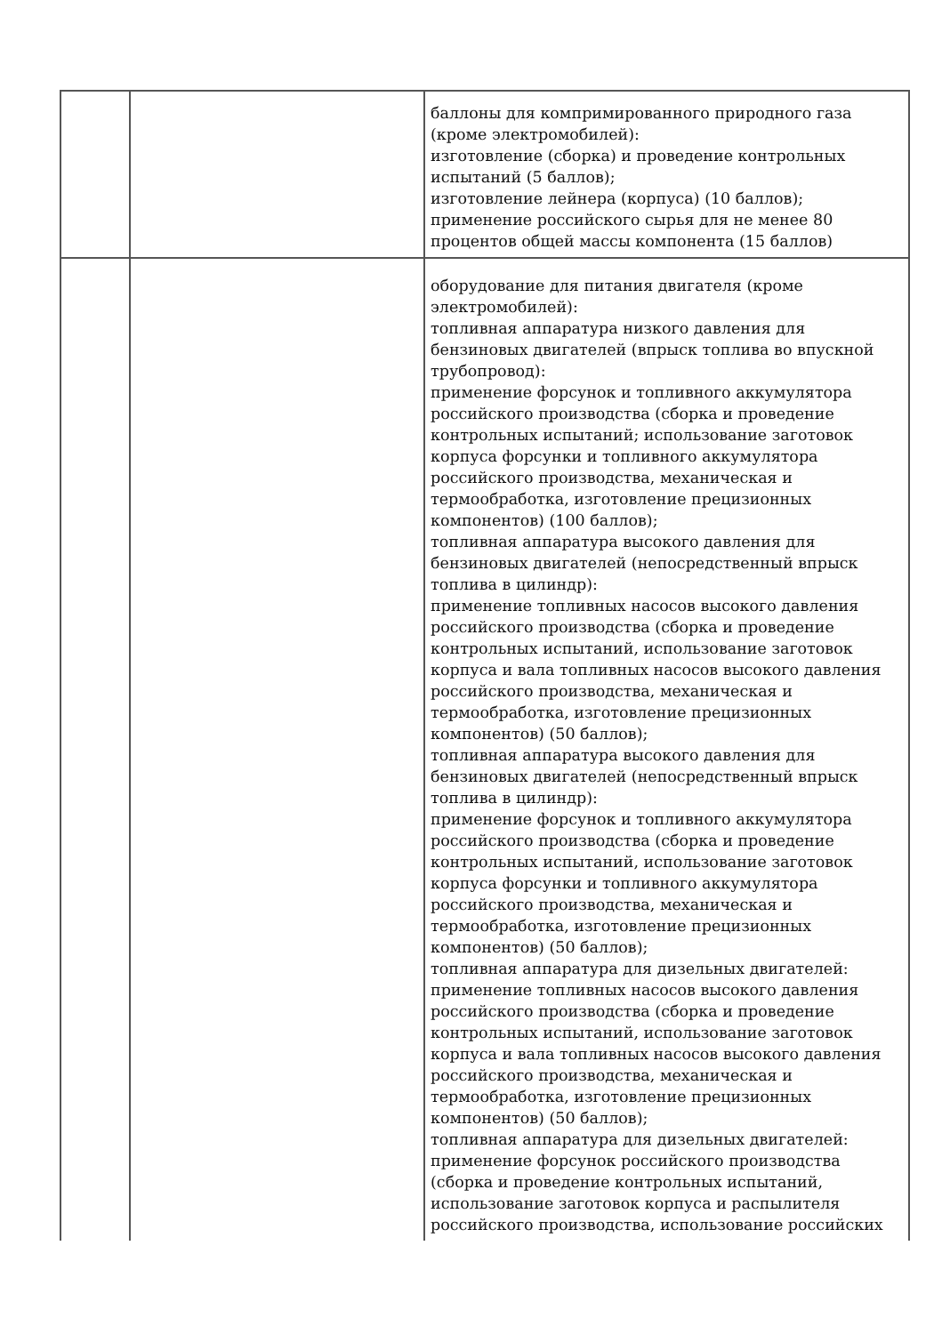| | | баллоны для компримированного природного газа (кроме электромобилей): изготовление (сборка) и проведение контрольных испытаний (5 баллов); изготовление лейнера (корпуса) (10 баллов); применение российского сырья для не менее 80 процентов общей массы компонента (15 баллов) |
| | | оборудование для питания двигателя (кроме электромобилей): топливная аппаратура низкого давления для бензиновых двигателей (впрыск топлива во впускной трубопровод): применение форсунок и топливного аккумулятора российского производства (сборка и проведение контрольных испытаний; использование заготовок корпуса форсунки и топливного аккумулятора российского производства, механическая и термообработка, изготовление прецизионных компонентов) (100 баллов); топливная аппаратура высокого давления для бензиновых двигателей (непосредственный впрыск топлива в цилиндр): применение топливных насосов высокого давления российского производства (сборка и проведение контрольных испытаний, использование заготовок корпуса и вала топливных насосов высокого давления российского производства, механическая и термообработка, изготовление прецизионных компонентов) (50 баллов); топливная аппаратура высокого давления для бензиновых двигателей (непосредственный впрыск топлива в цилиндр): применение форсунок и топливного аккумулятора российского производства (сборка и проведение контрольных испытаний, использование заготовок корпуса форсунки и топливного аккумулятора российского производства, механическая и термообработка, изготовление прецизионных компонентов) (50 баллов); топливная аппаратура для дизельных двигателей: применение топливных насосов высокого давления российского производства (сборка и проведение контрольных испытаний, использование заготовок корпуса и вала топливных насосов высокого давления российского производства, механическая и термообработка, изготовление прецизионных компонентов) (50 баллов); топливная аппаратура для дизельных двигателей: применение форсунок российского производства (сборка и проведение контрольных испытаний, использование заготовок корпуса и распылителя российского производства, использование российских |